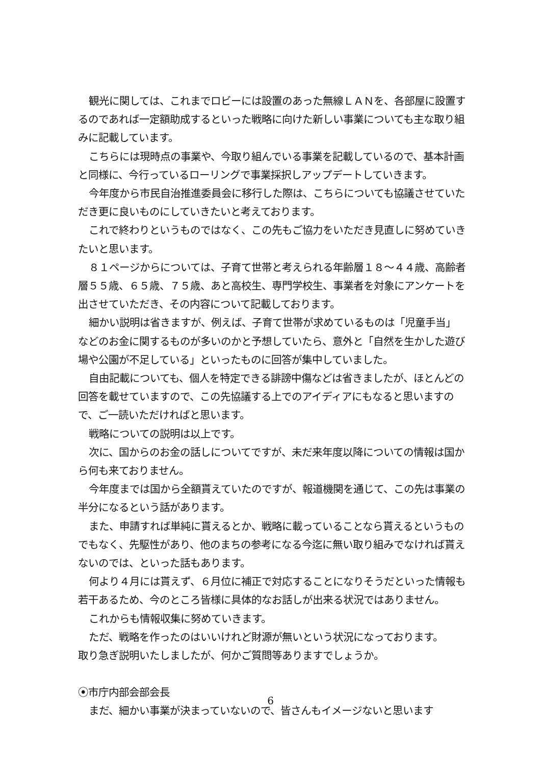観光に関しては、これまでロビーには設置のあった無線ＬＡＮを、各部屋に設置するのであれば一定額助成するといった戦略に向けた新しい事業についても主な取り組みに記載しています。
こちらには現時点の事業や、今取り組んでいる事業を記載しているので、基本計画と同様に、今行っているローリングで事業採択しアップデートしていきます。
今年度から市民自治推進委員会に移行した際は、こちらについても協議させていただき更に良いものにしていきたいと考えております。
これで終わりというものではなく、この先もご協力をいただき見直しに努めていきたいと思います。
８１ページからについては、子育て世帯と考えられる年齢層１８～４４歳、高齢者層５５歳、６５歳、７５歳、あと高校生、専門学校生、事業者を対象にアンケートを出させていただき、その内容について記載しております。
細かい説明は省きますが、例えば、子育て世帯が求めているものは「児童手当」などのお金に関するものが多いのかと予想していたら、意外と「自然を生かした遊び場や公園が不足している」といったものに回答が集中していました。
自由記載についても、個人を特定できる誹謗中傷などは省きましたが、ほとんどの回答を載せていますので、この先協議する上でのアイディアにもなると思いますので、ご一読いただければと思います。
戦略についての説明は以上です。
次に、国からのお金の話しについてですが、未だ来年度以降についての情報は国から何も来ておりません。
今年度までは国から全額貰えていたのですが、報道機関を通じて、この先は事業の半分になるという話があります。
また、申請すれば単純に貰えるとか、戦略に載っていることなら貰えるというものでもなく、先駆性があり、他のまちの参考になる今迄に無い取り組みでなければ貰えないのでは、といった話もあります。
何より４月には貰えず、６月位に補正で対応することになりそうだといった情報も若干あるため、今のところ皆様に具体的なお話しが出来る状況ではありません。
これからも情報収集に努めていきます。
ただ、戦略を作ったのはいいけれど財源が無いという状況になっております。
取り急ぎ説明いたしましたが、何かご質問等ありますでしょうか。
⦿市庁内部会部会長
まだ、細かい事業が決まっていないので、皆さんもイメージないと思います
6